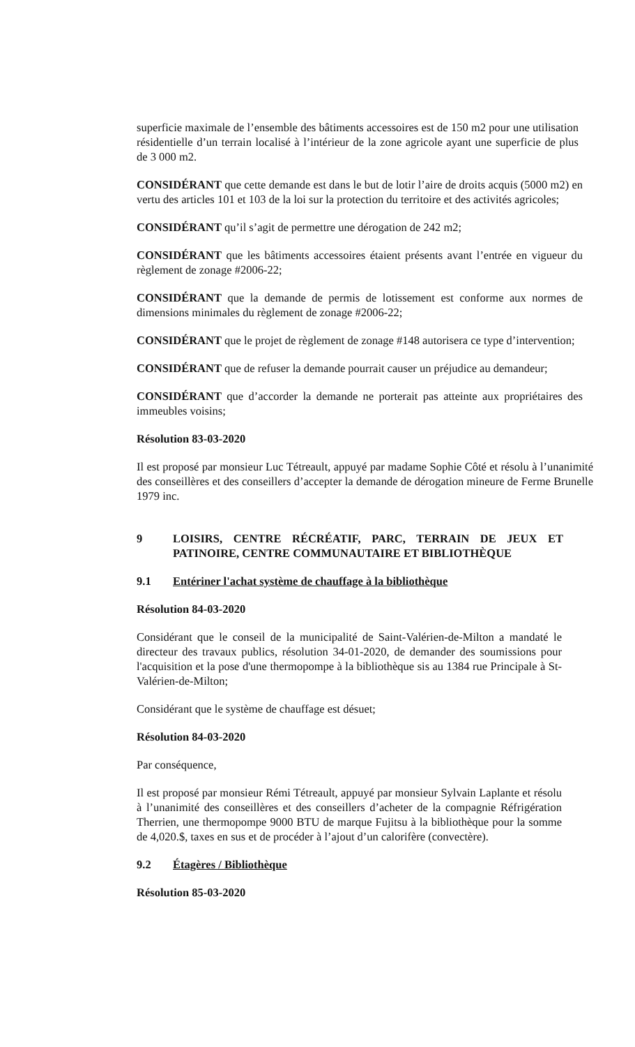superficie maximale de l’ensemble des bâtiments accessoires est de 150 m2 pour une utilisation résidentielle d’un terrain localisé à l’intérieur de la zone agricole ayant une superficie de plus de 3 000 m2.
CONSIDÉRANT que cette demande est dans le but de lotir l’aire de droits acquis (5000 m2) en vertu des articles 101 et 103 de la loi sur la protection du territoire et des activités agricoles;
CONSIDÉRANT qu’il s’agit de permettre une dérogation de 242 m2;
CONSIDÉRANT que les bâtiments accessoires étaient présents avant l’entrée en vigueur du règlement de zonage #2006-22;
CONSIDÉRANT que la demande de permis de lotissement est conforme aux normes de dimensions minimales du règlement de zonage #2006-22;
CONSIDÉRANT que le projet de règlement de zonage #148 autorisera ce type d’intervention;
CONSIDÉRANT que de refuser la demande pourrait causer un préjudice au demandeur;
CONSIDÉRANT que d’accorder la demande ne porterait pas atteinte aux propriétaires des immeubles voisins;
Résolution 83-03-2020
Il est proposé par monsieur Luc Tétreault, appuyé par madame Sophie Côté et résolu à l’unanimité des conseillères et des conseillers d’accepter la demande de dérogation mineure de Ferme Brunelle 1979 inc.
9 LOISIRS, CENTRE RÉCRÉATIF, PARC, TERRAIN DE JEUX ET PATINOIRE, CENTRE COMMUNAUTAIRE ET BIBLIOTHÈQUE
9.1 Entériner l'achat système de chauffage à la bibliothèque
Résolution 84-03-2020
Considérant que le conseil de la municipalité de Saint-Valérien-de-Milton a mandaté le directeur des travaux publics, résolution 34-01-2020, de demander des soumissions pour l'acquisition et la pose d'une thermopompe à la bibliothèque sis au 1384 rue Principale à St-Valérien-de-Milton;
Considérant que le système de chauffage est désuet;
Résolution 84-03-2020
Par conséquence,
Il est proposé par monsieur Rémi Tétreault, appuyé par monsieur Sylvain Laplante et résolu à l’unanimité des conseillères et des conseillers d’acheter de la compagnie Réfrigération Therrien, une thermopompe 9000 BTU de marque Fujitsu à la bibliothèque pour la somme de 4,020.$, taxes en sus et de procéder à l’ajout d’un calorifère (convectère).
9.2 Étagères / Bibliothèque
Résolution 85-03-2020